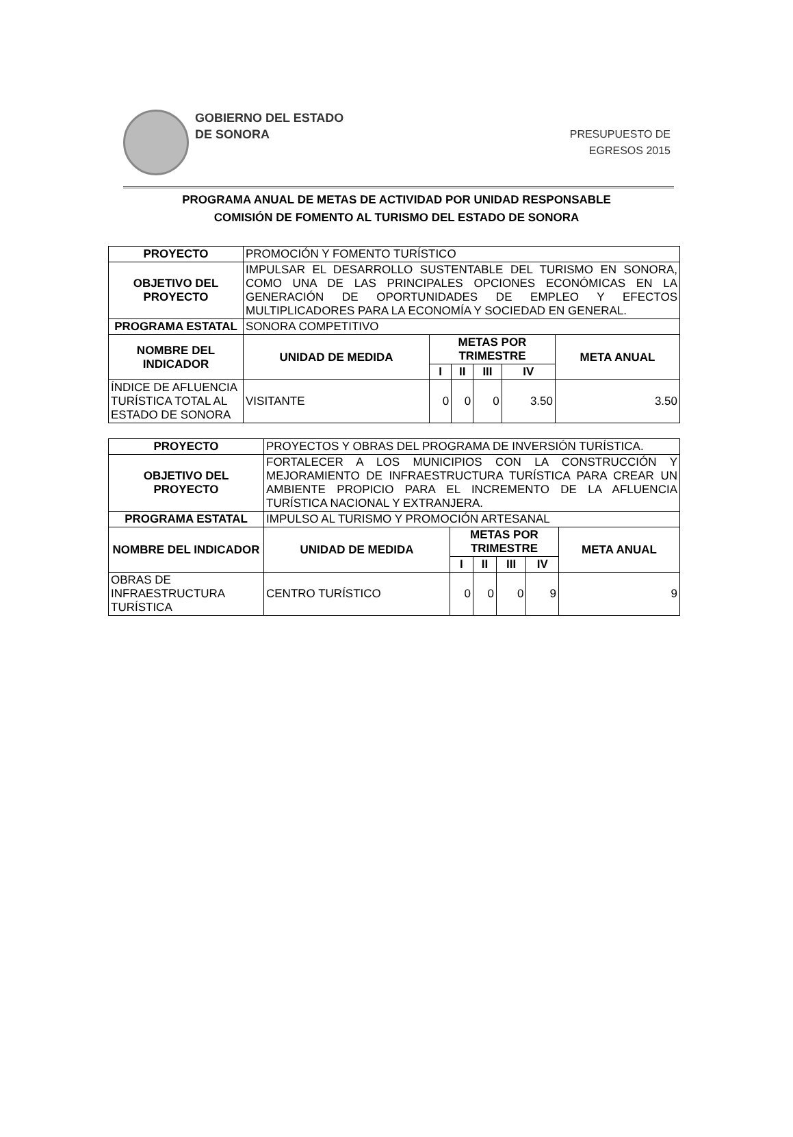GOBIERNO DEL ESTADO
DE SONORA
PRESUPUESTO DE
EGRESOS 2015
PROGRAMA ANUAL DE METAS DE ACTIVIDAD POR UNIDAD RESPONSABLE
COMISIÓN DE FOMENTO AL TURISMO DEL ESTADO DE SONORA
| PROYECTO | PROMOCIÓN Y FOMENTO TURÍSTICO | | | | | |
| OBJETIVO DEL PROYECTO | IMPULSAR EL DESARROLLO SUSTENTABLE DEL TURISMO EN SONORA, COMO UNA DE LAS PRINCIPALES OPCIONES ECONÓMICAS EN LA GENERACIÓN DE OPORTUNIDADES DE EMPLEO Y EFECTOS MULTIPLICADORES PARA LA ECONOMÍA Y SOCIEDAD EN GENERAL. | | | | | |
| PROGRAMA ESTATAL | SONORA COMPETITIVO | | | | | |
| NOMBRE DEL INDICADOR | UNIDAD DE MEDIDA | METAS POR TRIMESTRE | | | | META ANUAL |
| | | I | II | III | IV | |
| ÍNDICE DE AFLUENCIA TURÍSTICA TOTAL AL ESTADO DE SONORA | VISITANTE | 0 | 0 | 0 | 3.50 | 3.50 |
| PROYECTO | PROYECTOS Y OBRAS DEL PROGRAMA DE INVERSIÓN TURÍSTICA. | | | | | |
| OBJETIVO DEL PROYECTO | FORTALECER A LOS MUNICIPIOS CON LA CONSTRUCCIÓN Y MEJORAMIENTO DE INFRAESTRUCTURA TURÍSTICA PARA CREAR UN AMBIENTE PROPICIO PARA EL INCREMENTO DE LA AFLUENCIA TURÍSTICA NACIONAL Y EXTRANJERA. | | | | | |
| PROGRAMA ESTATAL | IMPULSO AL TURISMO Y PROMOCIÓN ARTESANAL | | | | | |
| NOMBRE DEL INDICADOR | UNIDAD DE MEDIDA | METAS POR TRIMESTRE | | | | META ANUAL |
| | | I | II | III | IV | |
| OBRAS DE INFRAESTRUCTURA TURÍSTICA | CENTRO TURÍSTICO | 0 | 0 | 0 | 9 | 9 |